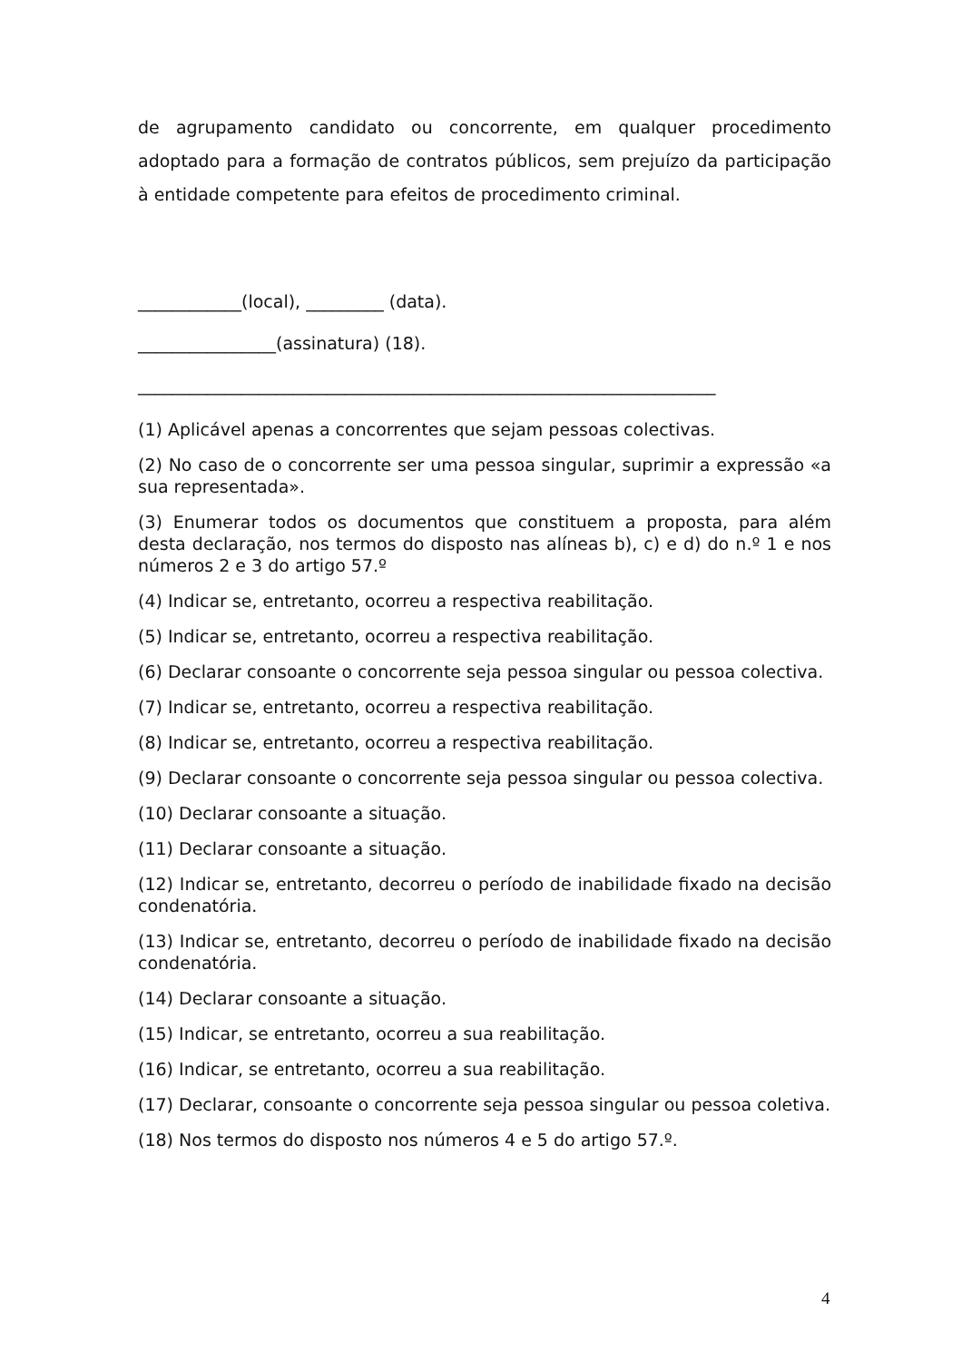de agrupamento candidato ou concorrente, em qualquer procedimento adoptado para a formação de contratos públicos, sem prejuízo da participação à entidade competente para efeitos de procedimento criminal.
____________(local), _________ (data).
________________(assinatura) (18).
___________________________________________________________________
(1) Aplicável apenas a concorrentes que sejam pessoas colectivas.
(2) No caso de o concorrente ser uma pessoa singular, suprimir a expressão «a sua representada».
(3) Enumerar todos os documentos que constituem a proposta, para além desta declaração, nos termos do disposto nas alíneas b), c) e d) do n.º 1 e nos números 2 e 3 do artigo 57.º
(4) Indicar se, entretanto, ocorreu a respectiva reabilitação.
(5) Indicar se, entretanto, ocorreu a respectiva reabilitação.
(6) Declarar consoante o concorrente seja pessoa singular ou pessoa colectiva.
(7) Indicar se, entretanto, ocorreu a respectiva reabilitação.
(8) Indicar se, entretanto, ocorreu a respectiva reabilitação.
(9) Declarar consoante o concorrente seja pessoa singular ou pessoa colectiva.
(10) Declarar consoante a situação.
(11) Declarar consoante a situação.
(12) Indicar se, entretanto, decorreu o período de inabilidade fixado na decisão condenatória.
(13) Indicar se, entretanto, decorreu o período de inabilidade fixado na decisão condenatória.
(14) Declarar consoante a situação.
(15) Indicar, se entretanto, ocorreu a sua reabilitação.
(16) Indicar, se entretanto, ocorreu a sua reabilitação.
(17) Declarar, consoante o concorrente seja pessoa singular ou pessoa coletiva.
(18) Nos termos do disposto nos números 4 e 5 do artigo 57.º.
4